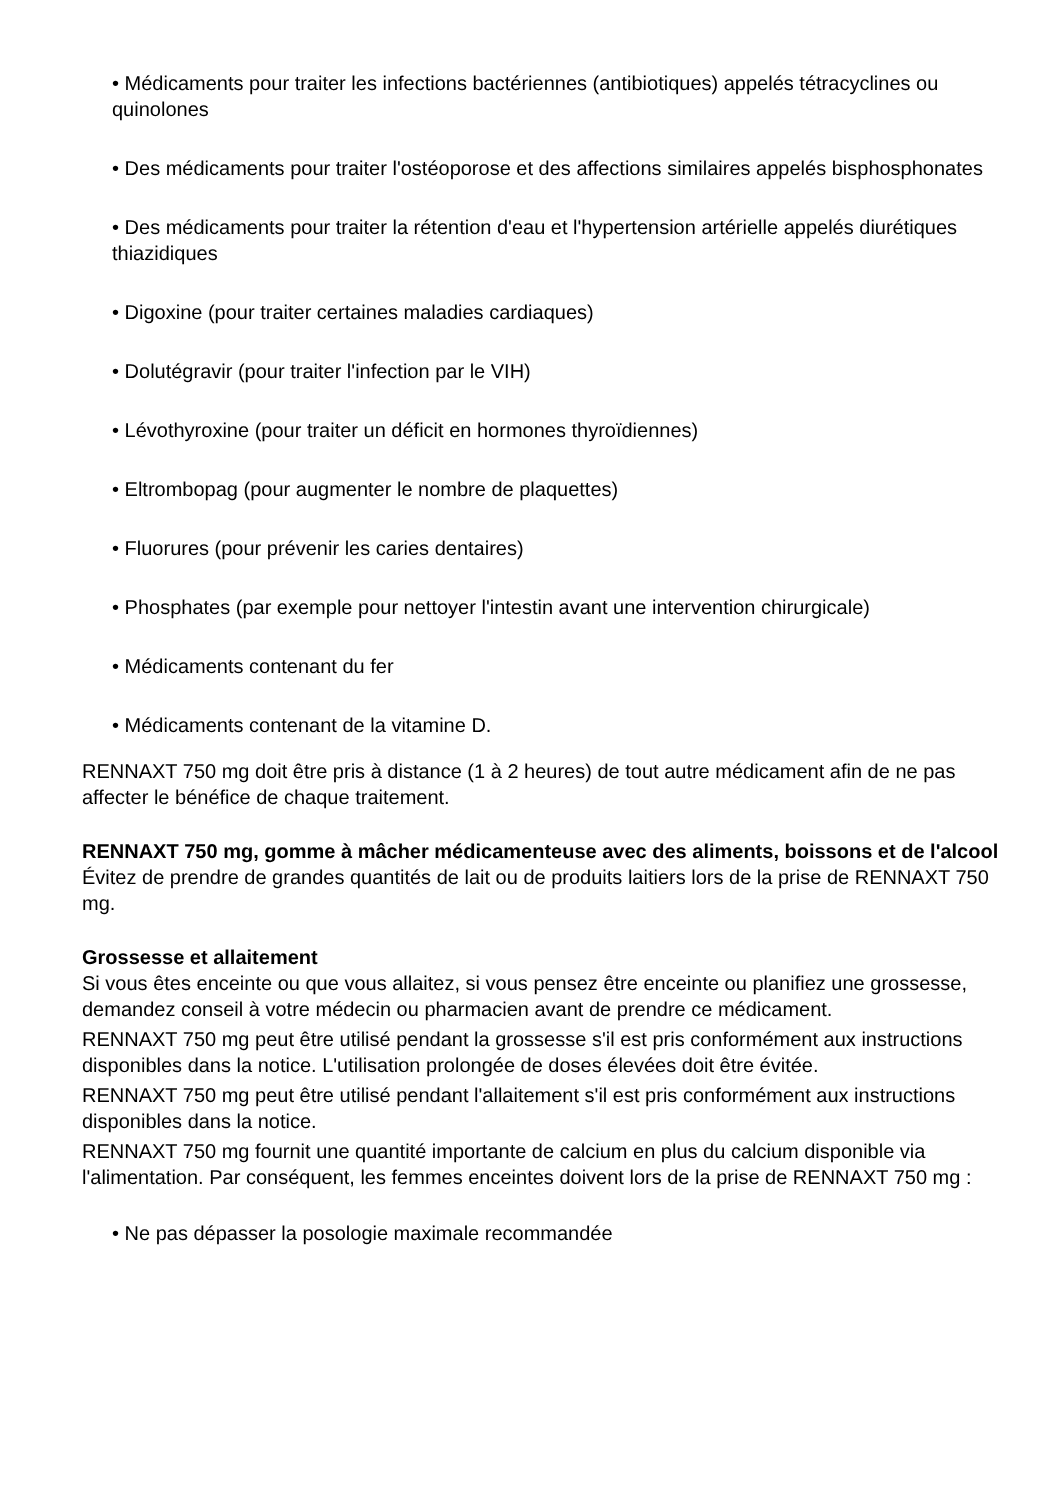• Médicaments pour traiter les infections bactériennes (antibiotiques) appelés tétracyclines ou quinolones
• Des médicaments pour traiter l'ostéoporose et des affections similaires appelés bisphosphonates
• Des médicaments pour traiter la rétention d'eau et l'hypertension artérielle appelés diurétiques thiazidiques
• Digoxine (pour traiter certaines maladies cardiaques)
• Dolutégravir (pour traiter l'infection par le VIH)
• Lévothyroxine (pour traiter un déficit en hormones thyroïdiennes)
• Eltrombopag (pour augmenter le nombre de plaquettes)
• Fluorures (pour prévenir les caries dentaires)
• Phosphates (par exemple pour nettoyer l'intestin avant une intervention chirurgicale)
• Médicaments contenant du fer
• Médicaments contenant de la vitamine D.
RENNAXT 750 mg doit être pris à distance (1 à 2 heures) de tout autre médicament afin de ne pas affecter le bénéfice de chaque traitement.
RENNAXT 750 mg, gomme à mâcher médicamenteuse avec des aliments, boissons et de l'alcool
Évitez de prendre de grandes quantités de lait ou de produits laitiers lors de la prise de RENNAXT 750 mg.
Grossesse et allaitement
Si vous êtes enceinte ou que vous allaitez, si vous pensez être enceinte ou planifiez une grossesse, demandez conseil à votre médecin ou pharmacien avant de prendre ce médicament.
RENNAXT 750 mg peut être utilisé pendant la grossesse s'il est pris conformément aux instructions disponibles dans la notice. L'utilisation prolongée de doses élevées doit être évitée.
RENNAXT 750 mg peut être utilisé pendant l'allaitement s'il est pris conformément aux instructions disponibles dans la notice.
RENNAXT 750 mg fournit une quantité importante de calcium en plus du calcium disponible via l'alimentation. Par conséquent, les femmes enceintes doivent lors de la prise de RENNAXT 750 mg :
• Ne pas dépasser la posologie maximale recommandée